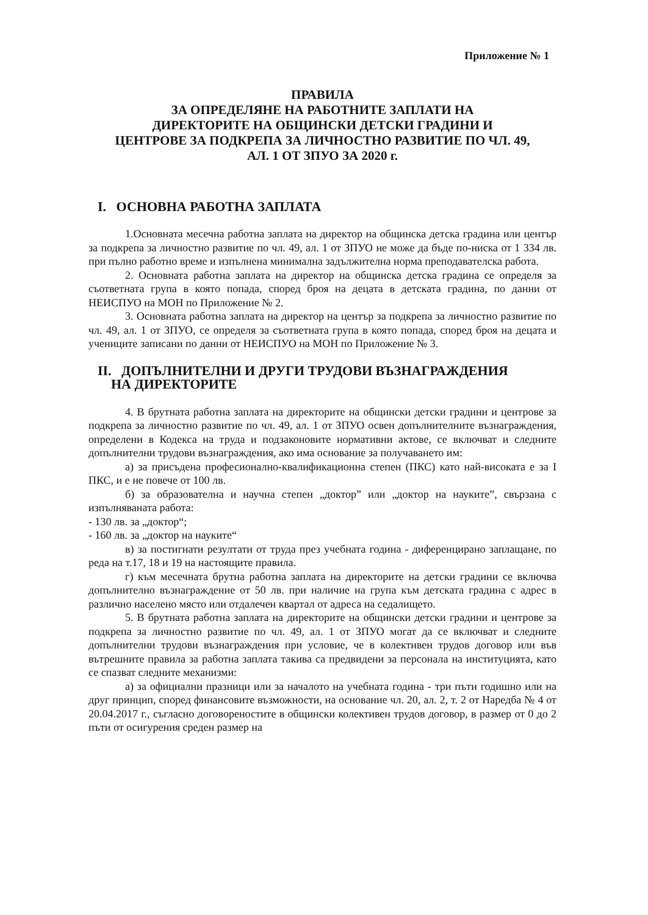Приложение № 1
ПРАВИЛА
ЗА ОПРЕДЕЛЯНЕ НА РАБОТНИТЕ ЗАПЛАТИ НА
ДИРЕКТОРИТЕ НА ОБЩИНСКИ ДЕТСКИ ГРАДИНИ И
ЦЕНТРОВЕ ЗА ПОДКРЕПА ЗА ЛИЧНОСТНО РАЗВИТИЕ ПО ЧЛ. 49,
АЛ. 1 ОТ ЗПУО ЗА 2020 г.
I. ОСНОВНА РАБОТНА ЗАПЛАТА
1.Основната месечна работна заплата на директор на общинска детска градина или център за подкрепа за личностно развитие по чл. 49, ал. 1 от ЗПУО не може да бъде по-ниска от 1 334 лв. при пълно работно време и изпълнена минимална задължителна норма преподавателска работа.
2. Основната работна заплата на директор на общинска детска градина се определя за съответната група в която попада, според броя на децата в детската градина, по данни от НЕИСПУО на МОН по Приложение № 2.
3. Основната работна заплата на директор на център за подкрепа за личностно развитие по чл. 49, ал. 1 от ЗПУО, се определя за съответната група в която попада, според броя на децата и учениците записани по данни от НЕИСПУО на МОН по Приложение № 3.
II. ДОПЪЛНИТЕЛНИ И ДРУГИ ТРУДОВИ ВЪЗНАГРАЖДЕНИЯ
НА ДИРЕКТОРИТЕ
4. В брутната работна заплата на директорите на общински детски градини и центрове за подкрепа за личностно развитие по чл. 49, ал. 1 от ЗПУО освен допълнителните възнаграждения, определени в Кодекса на труда и подзаконовите нормативни актове, се включват и следните допълнителни трудови възнаграждения, ако има основание за получаването им:
а) за присъдена професионално-квалификационна степен (ПКС) като най-високата е за I ПКС, и е не повече от 100 лв.
б) за образователна и научна степен „доктор” или „доктор на науките”, свързана с изпълняваната работа:
- 130 лв. за „доктор“;
- 160 лв. за „доктор на науките“
в) за постигнати резултати от труда през учебната година - диференцирано заплащане, по реда на т.17, 18 и 19 на настоящите правила.
г) към месечната брутна работна заплата на директорите на детски градини се включва допълнително възнаграждение от 50 лв. при наличие на група към детската градина с адрес в различно населено място или отдалечен квартал от адреса на седалището.
5. В брутната работна заплата на директорите на общински детски градини и центрове за подкрепа за личностно развитие по чл. 49, ал. 1 от ЗПУО могат да се включват и следните допълнителни трудови възнаграждения при условие, че в колективен трудов договор или във вътрешните правила за работна заплата такива са предвидени за персонала на институцията, като се спазват следните механизми:
а) за официални празници или за началото на учебната година - три пъти годишно или на друг принцип, според финансовите възможности, на основание чл. 20, ал. 2, т. 2 от Наредба № 4 от 20.04.2017 г., съгласно договореностите в общински колективен трудов договор, в размер от 0 до 2 пъти от осигурения среден размер на